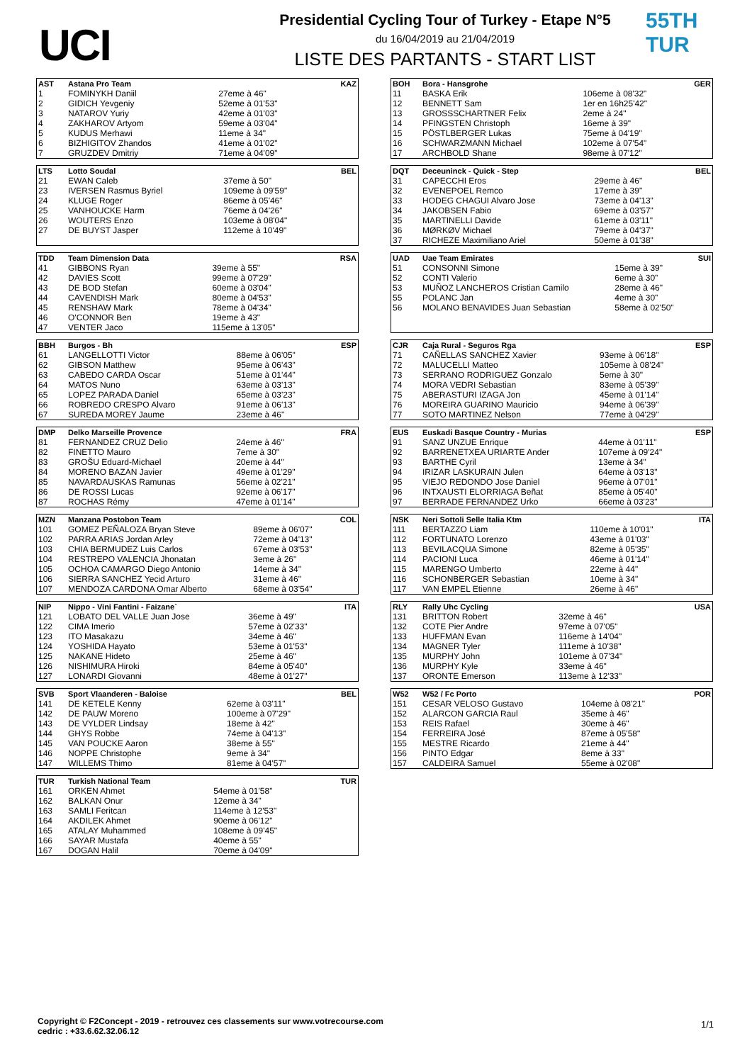UCI
Presidential Cycling Tour of Turkey - Etape N°5
du 16/04/2019 au 21/04/2019
LISTE DES PARTANTS - START LIST
55TH
TUR
| AST | Astana Pro Team | | KAZ |
| --- | --- | --- | --- |
| 1 | FOMINYKH Daniil | 27eme à 46" | |
| 2 | GIDICH Yevgeniy | 52eme à 01'53" | |
| 3 | NATAROV Yuriy | 42eme à 01'03" | |
| 4 | ZAKHAROV Artyom | 59eme à 03'04" | |
| 5 | KUDUS Merhawi | 11eme à 34" | |
| 6 | BIZHIGITOV Zhandos | 41eme à 01'02" | |
| 7 | GRUZDEV Dmitriy | 71eme à 04'09" | |
| LTS | Lotto Soudal | | BEL |
| --- | --- | --- | --- |
| 21 | EWAN Caleb | 37eme à 50" | |
| 23 | IVERSEN Rasmus Byriel | 109eme à 09'59" | |
| 24 | KLUGE Roger | 86eme à 05'46" | |
| 25 | VANHOUCKE Harm | 76eme à 04'26" | |
| 26 | WOUTERS Enzo | 103eme à 08'04" | |
| 27 | DE BUYST Jasper | 112eme à 10'49" | |
| TDD | Team Dimension Data | | RSA |
| --- | --- | --- | --- |
| 41 | GIBBONS Ryan | 39eme à 55" | |
| 42 | DAVIES Scott | 99eme à 07'29" | |
| 43 | DE BOD Stefan | 60eme à 03'04" | |
| 44 | CAVENDISH Mark | 80eme à 04'53" | |
| 45 | RENSHAW Mark | 78eme à 04'34" | |
| 46 | O'CONNOR Ben | 19eme à 43" | |
| 47 | VENTER Jaco | 115eme à 13'05" | |
| BBH | Burgos - Bh | | ESP |
| --- | --- | --- | --- |
| 61 | LANGELLOTTI Victor | 88eme à 06'05" | |
| 62 | GIBSON Matthew | 95eme à 06'43" | |
| 63 | CABEDO CARDA Oscar | 51eme à 01'44" | |
| 64 | MATOS Nuno | 63eme à 03'13" | |
| 65 | LOPEZ PARADA Daniel | 65eme à 03'23" | |
| 66 | ROBREDO CRESPO Alvaro | 91eme à 06'13" | |
| 67 | SUREDA MOREY Jaume | 23eme à 46" | |
| DMP | Delko Marseille Provence | | FRA |
| --- | --- | --- | --- |
| 81 | FERNANDEZ CRUZ Delio | 24eme à 46" | |
| 82 | FINETTO Mauro | 7eme à 30" | |
| 83 | GROŠU Eduard-Michael | 20eme à 44" | |
| 84 | MORENO BAZAN Javier | 49eme à 01'29" | |
| 85 | NAVARDAUSKAS Ramunas | 56eme à 02'21" | |
| 86 | DE ROSSI Lucas | 92eme à 06'17" | |
| 87 | ROCHAS Rémy | 47eme à 01'14" | |
| MZN | Manzana Postobon Team | | COL |
| --- | --- | --- | --- |
| 101 | GOMEZ PEÑALOZA Bryan Steve | 89eme à 06'07" | |
| 102 | PARRA ARIAS Jordan Arley | 72eme à 04'13" | |
| 103 | CHIA BERMUDEZ Luis Carlos | 67eme à 03'53" | |
| 104 | RESTREPO VALENCIA Jhonatan | 3eme à 26" | |
| 105 | OCHOA CAMARGO Diego Antonio | 14eme à 34" | |
| 106 | SIERRA SANCHEZ Yecid Arturo | 31eme à 46" | |
| 107 | MENDOZA CARDONA Omar Alberto | 68eme à 03'54" | |
| NIP | Nippo - Vini Fantini - Faizane` | | ITA |
| --- | --- | --- | --- |
| 121 | LOBATO DEL VALLE Juan Jose | 36eme à 49" | |
| 122 | CIMA Imerio | 57eme à 02'33" | |
| 123 | ITO Masakazu | 34eme à 46" | |
| 124 | YOSHIDA Hayato | 53eme à 01'53" | |
| 125 | NAKANE Hideto | 25eme à 46" | |
| 126 | NISHIMURA Hiroki | 84eme à 05'40" | |
| 127 | LONARDI Giovanni | 48eme à 01'27" | |
| SVB | Sport Vlaanderen - Baloise | | BEL |
| --- | --- | --- | --- |
| 141 | DE KETELE Kenny | 62eme à 03'11" | |
| 142 | DE PAUW Moreno | 100eme à 07'29" | |
| 143 | DE VYLDER Lindsay | 18eme à 42" | |
| 144 | GHYS Robbe | 74eme à 04'13" | |
| 145 | VAN POUCKE Aaron | 38eme à 55" | |
| 146 | NOPPE Christophe | 9eme à 34" | |
| 147 | WILLEMS Thimo | 81eme à 04'57" | |
| TUR | Turkish National Team | | TUR |
| --- | --- | --- | --- |
| 161 | ORKEN Ahmet | 54eme à 01'58" | |
| 162 | BALKAN Onur | 12eme à 34" | |
| 163 | SAMLI Feritcan | 114eme à 12'53" | |
| 164 | AKDILEK Ahmet | 90eme à 06'12" | |
| 165 | ATALAY Muhammed | 108eme à 09'45" | |
| 166 | SAYAR Mustafa | 40eme à 55" | |
| 167 | DOGAN Halil | 70eme à 04'09" | |
| BOH | Bora - Hansgrohe | | GER |
| --- | --- | --- | --- |
| 11 | BASKA Erik | 106eme à 08'32" | |
| 12 | BENNETT Sam | 1er en 16h25'42" | |
| 13 | GROSSSCHARTNER Felix | 2eme à 24" | |
| 14 | PFINGSTEN Christoph | 16eme à 39" | |
| 15 | PÖSTLBERGER Lukas | 75eme à 04'19" | |
| 16 | SCHWARZMANN Michael | 102eme à 07'54" | |
| 17 | ARCHBOLD Shane | 98eme à 07'12" | |
| DQT | Deceuninck - Quick - Step | | BEL |
| --- | --- | --- | --- |
| 31 | CAPECCHI Eros | 29eme à 46" | |
| 32 | EVENEPOEL Remco | 17eme à 39" | |
| 33 | HODEG CHAGUI Alvaro Jose | 73eme à 04'13" | |
| 34 | JAKOBSEN Fabio | 69eme à 03'57" | |
| 35 | MARTINELLI Davide | 61eme à 03'11" | |
| 36 | MØRKØV Michael | 79eme à 04'37" | |
| 37 | RICHEZE Maximiliano Ariel | 50eme à 01'38" | |
| UAD | Uae Team Emirates | | SUI |
| --- | --- | --- | --- |
| 51 | CONSONNI Simone | 15eme à 39" | |
| 52 | CONTI Valerio | 6eme à 30" | |
| 53 | MUÑOZ LANCHEROS Cristian Camilo | 28eme à 46" | |
| 55 | POLANC Jan | 4eme à 30" | |
| 56 | MOLANO BENAVIDES Juan Sebastian | 58eme à 02'50" | |
| CJR | Caja Rural - Seguros Rga | | ESP |
| --- | --- | --- | --- |
| 71 | CAÑELLAS SANCHEZ Xavier | 93eme à 06'18" | |
| 72 | MALUCELLI Matteo | 105eme à 08'24" | |
| 73 | SERRANO RODRIGUEZ Gonzalo | 5eme à 30" | |
| 74 | MORA VEDRI Sebastian | 83eme à 05'39" | |
| 75 | ABERASTURI IZAGA Jon | 45eme à 01'14" | |
| 76 | MOREIRA GUARINO Mauricio | 94eme à 06'39" | |
| 77 | SOTO MARTINEZ Nelson | 77eme à 04'29" | |
| EUS | Euskadi Basque Country - Murias | | ESP |
| --- | --- | --- | --- |
| 91 | SANZ UNZUE Enrique | 44eme à 01'11" | |
| 92 | BARRENETXEA URIARTE Ander | 107eme à 09'24" | |
| 93 | BARTHE Cyril | 13eme à 34" | |
| 94 | IRIZAR LASKURAIN Julen | 64eme à 03'13" | |
| 95 | VIEJO REDONDO Jose Daniel | 96eme à 07'01" | |
| 96 | INTXAUSTI ELORRIAGA Beñat | 85eme à 05'40" | |
| 97 | BERRADE FERNANDEZ Urko | 66eme à 03'23" | |
| NSK | Neri Sottoli Selle Italia Ktm | | ITA |
| --- | --- | --- | --- |
| 111 | BERTAZZO Liam | 110eme à 10'01" | |
| 112 | FORTUNATO Lorenzo | 43eme à 01'03" | |
| 113 | BEVILACQUA Simone | 82eme à 05'35" | |
| 114 | PACIONI Luca | 46eme à 01'14" | |
| 115 | MARENGO Umberto | 22eme à 44" | |
| 116 | SCHONBERGER Sebastian | 10eme à 34" | |
| 117 | VAN EMPEL Etienne | 26eme à 46" | |
| RLY | Rally Uhc Cycling | | USA |
| --- | --- | --- | --- |
| 131 | BRITTON Robert | 32eme à 46" | |
| 132 | COTE Pier Andre | 97eme à 07'05" | |
| 133 | HUFFMAN Evan | 116eme à 14'04" | |
| 134 | MAGNER Tyler | 111eme à 10'38" | |
| 135 | MURPHY John | 101eme à 07'34" | |
| 136 | MURPHY Kyle | 33eme à 46" | |
| 137 | ORONTE Emerson | 113eme à 12'33" | |
| W52 | W52 / Fc Porto | | POR |
| --- | --- | --- | --- |
| 151 | CESAR VELOSO Gustavo | 104eme à 08'21" | |
| 152 | ALARCON GARCIA Raul | 35eme à 46" | |
| 153 | REIS Rafael | 30eme à 46" | |
| 154 | FERREIRA José | 87eme à 05'58" | |
| 155 | MESTRE Ricardo | 21eme à 44" | |
| 156 | PINTO Edgar | 8eme à 33" | |
| 157 | CALDEIRA Samuel | 55eme à 02'08" | |
Copyright © F2Concept - 2019 - retrouvez ces classements sur www.votrecourse.com
cedric : +33.6.62.32.06.12
1/1